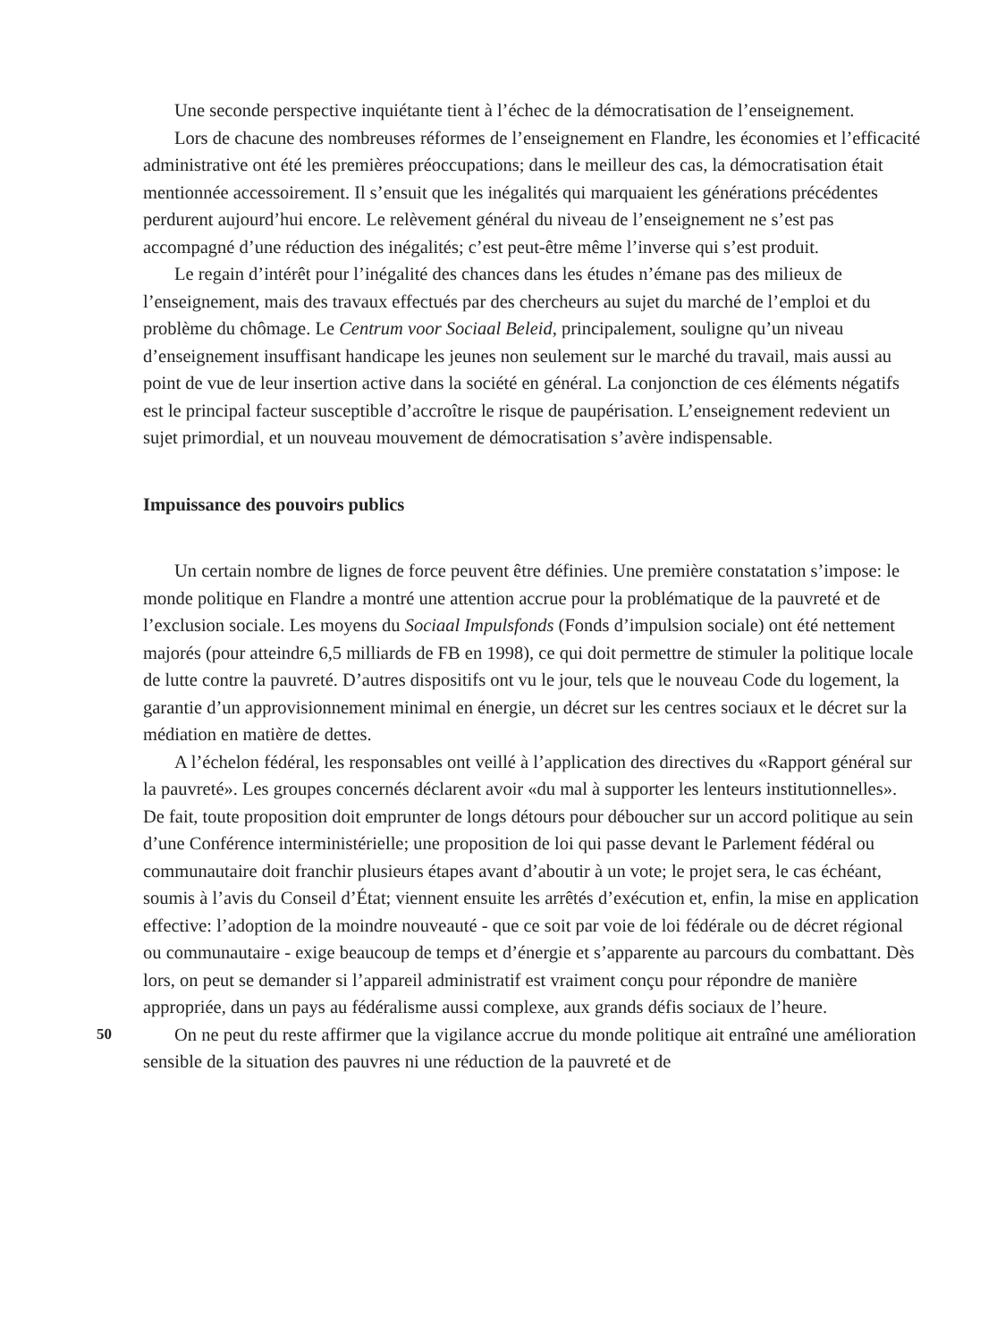Une seconde perspective inquiétante tient à l’échec de la démocratisation de l’enseignement.
Lors de chacune des nombreuses réformes de l’enseignement en Flandre, les économies et l’efficacité administrative ont été les premières préoccupations; dans le meilleur des cas, la démocratisation était mentionnée accessoirement. Il s’ensuit que les inégalités qui marquaient les générations précédentes perdurent aujourd’hui encore. Le relèvement général du niveau de l’enseignement ne s’est pas accompagné d’une réduction des inégalités; c’est peut-être même l’inverse qui s’est produit.
Le regain d’intérêt pour l’inégalité des chances dans les études n’émane pas des milieux de l’enseignement, mais des travaux effectués par des chercheurs au sujet du marché de l’emploi et du problème du chômage. Le Centrum voor Sociaal Beleid, principalement, souligne qu’un niveau d’enseignement insuffisant handicape les jeunes non seulement sur le marché du travail, mais aussi au point de vue de leur insertion active dans la société en général. La conjonction de ces éléments négatifs est le principal facteur susceptible d’accroître le risque de paupérisation. L’enseignement redevient un sujet primordial, et un nouveau mouvement de démocratisation s’avère indispensable.
Impuissance des pouvoirs publics
Un certain nombre de lignes de force peuvent être définies. Une première constatation s’impose: le monde politique en Flandre a montré une attention accrue pour la problématique de la pauvreté et de l’exclusion sociale. Les moyens du Sociaal Impulsfonds (Fonds d’impulsion sociale) ont été nettement majorés (pour atteindre 6,5 milliards de FB en 1998), ce qui doit permettre de stimuler la politique locale de lutte contre la pauvreté. D’autres dispositifs ont vu le jour, tels que le nouveau Code du logement, la garantie d’un approvisionnement minimal en énergie, un décret sur les centres sociaux et le décret sur la médiation en matière de dettes.
A l’échelon fédéral, les responsables ont veillé à l’application des directives du «Rapport général sur la pauvreté». Les groupes concernés déclarent avoir «du mal à supporter les lenteurs institutionnelles». De fait, toute proposition doit emprunter de longs détours pour déboucher sur un accord politique au sein d’une Conférence interministérielle; une proposition de loi qui passe devant le Parlement fédéral ou communautaire doit franchir plusieurs étapes avant d’aboutir à un vote; le projet sera, le cas échéant, soumis à l’avis du Conseil d’État; viennent ensuite les arrêtés d’exécution et, enfin, la mise en application effective: l’adoption de la moindre nouveauté - que ce soit par voie de loi fédérale ou de décret régional ou communautaire - exige beaucoup de temps et d’énergie et s’apparente au parcours du combattant. Dès lors, on peut se demander si l’appareil administratif est vraiment conçu pour répondre de manière appropriée, dans un pays au fédéralisme aussi complexe, aux grands défis sociaux de l’heure.
On ne peut du reste affirmer que la vigilance accrue du monde politique ait entraîné une 50 amélioration sensible de la situation des pauvres ni une réduction de la pauvreté et de